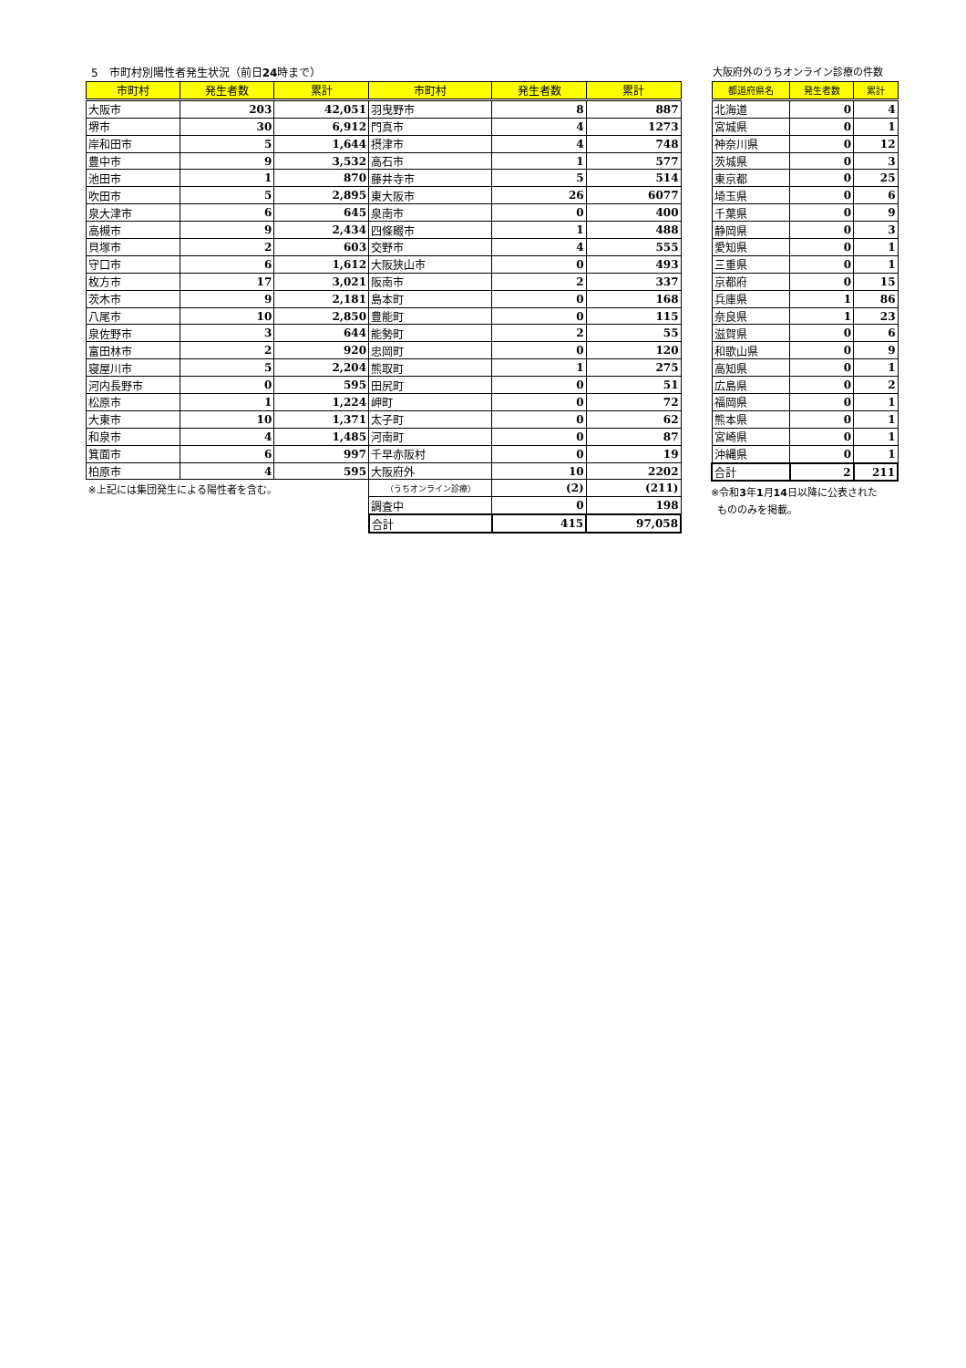5　市町村別陽性者発生状況（前日24時まで）
| 市町村 | 発生者数 | 累計 | 市町村 | 発生者数 | 累計 |
| --- | --- | --- | --- | --- | --- |
| 大阪市 | 203 | 42,051 | 羽曳野市 | 8 | 887 |
| 堺市 | 30 | 6,912 | 門真市 | 4 | 1273 |
| 岸和田市 | 5 | 1,644 | 摂津市 | 4 | 748 |
| 豊中市 | 9 | 3,532 | 高石市 | 1 | 577 |
| 池田市 | 1 | 870 | 藤井寺市 | 5 | 514 |
| 吹田市 | 5 | 2,895 | 東大阪市 | 26 | 6077 |
| 泉大津市 | 6 | 645 | 泉南市 | 0 | 400 |
| 高槻市 | 9 | 2,434 | 四條畷市 | 1 | 488 |
| 貝塚市 | 2 | 603 | 交野市 | 4 | 555 |
| 守口市 | 6 | 1,612 | 大阪狭山市 | 0 | 493 |
| 枚方市 | 17 | 3,021 | 阪南市 | 2 | 337 |
| 茨木市 | 9 | 2,181 | 島本町 | 0 | 168 |
| 八尾市 | 10 | 2,850 | 豊能町 | 0 | 115 |
| 泉佐野市 | 3 | 644 | 能勢町 | 2 | 55 |
| 富田林市 | 2 | 920 | 忠岡町 | 0 | 120 |
| 寝屋川市 | 5 | 2,204 | 熊取町 | 1 | 275 |
| 河内長野市 | 0 | 595 | 田尻町 | 0 | 51 |
| 松原市 | 1 | 1,224 | 岬町 | 0 | 72 |
| 大東市 | 10 | 1,371 | 太子町 | 0 | 62 |
| 和泉市 | 4 | 1,485 | 河南町 | 0 | 87 |
| 箕面市 | 6 | 997 | 千早赤阪村 | 0 | 19 |
| 柏原市 | 4 | 595 | 大阪府外 | 10 | 2202 |
| ※上記には集団発生による陽性者を含む。 | | | （うちオンライン診療） | (2) | (211) |
| | | | 調査中 | 0 | 198 |
| | | | 合計 | 415 | 97,058 |
大阪府外のうちオンライン診療の件数
| 都道府県名 | 発生者数 | 累計 |
| --- | --- | --- |
| 北海道 | 0 | 4 |
| 宮城県 | 0 | 1 |
| 神奈川県 | 0 | 12 |
| 茨城県 | 0 | 3 |
| 東京都 | 0 | 25 |
| 埼玉県 | 0 | 6 |
| 千葉県 | 0 | 9 |
| 静岡県 | 0 | 3 |
| 愛知県 | 0 | 1 |
| 三重県 | 0 | 1 |
| 京都府 | 0 | 15 |
| 兵庫県 | 1 | 86 |
| 奈良県 | 1 | 23 |
| 滋賀県 | 0 | 6 |
| 和歌山県 | 0 | 9 |
| 高知県 | 0 | 1 |
| 広島県 | 0 | 2 |
| 福岡県 | 0 | 1 |
| 熊本県 | 0 | 1 |
| 宮崎県 | 0 | 1 |
| 沖縄県 | 0 | 1 |
| 合計 | 2 | 211 |
※令和3年1月14日以降に公表された
もののみを掲載。